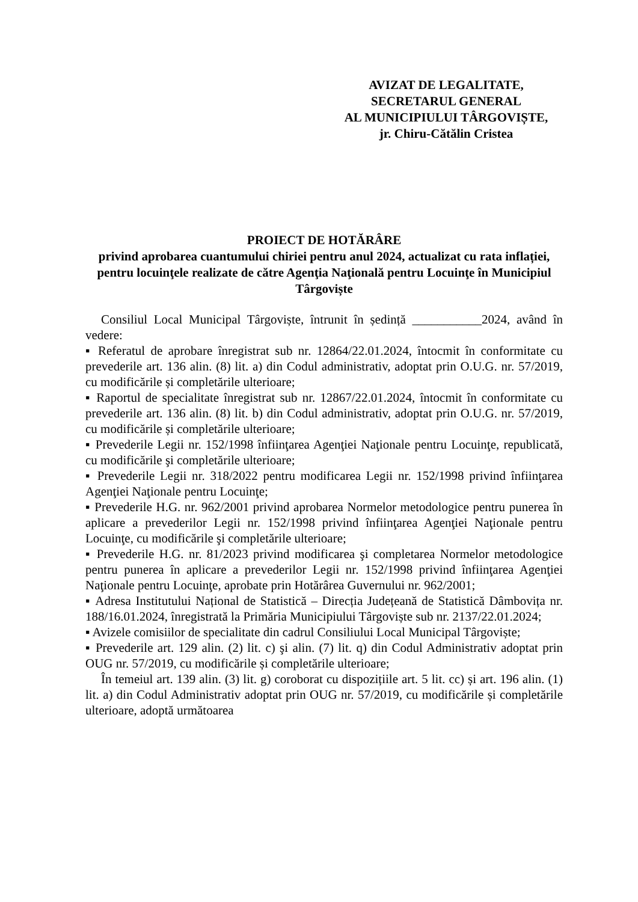AVIZAT DE LEGALITATE,
SECRETARUL GENERAL
AL MUNICIPIULUI TÂRGOVIȘTE,
jr. Chiru-Cătălin Cristea
PROIECT DE HOTĂRÂRE
privind aprobarea cuantumului chiriei pentru anul 2024, actualizat cu rata inflației, pentru locuinţele realizate de către Agenţia Naţională pentru Locuinţe în Municipiul Târgoviște
Consiliul Local Municipal Târgoviște, întrunit în ședință ___________2024, având în vedere:
▪ Referatul de aprobare înregistrat sub nr. 12864/22.01.2024, întocmit în conformitate cu prevederile art. 136 alin. (8) lit. a) din Codul administrativ, adoptat prin O.U.G. nr. 57/2019, cu modificările și completările ulterioare;
▪ Raportul de specialitate înregistrat sub nr. 12867/22.01.2024, întocmit în conformitate cu prevederile art. 136 alin. (8) lit. b) din Codul administrativ, adoptat prin O.U.G. nr. 57/2019, cu modificările și completările ulterioare;
▪ Prevederile Legii nr. 152/1998 înfiinţarea Agenţiei Naţionale pentru Locuinţe, republicată, cu modificările şi completările ulterioare;
▪ Prevederile Legii nr. 318/2022 pentru modificarea Legii nr. 152/1998 privind înfiinţarea Agenţiei Naţionale pentru Locuinţe;
▪ Prevederile H.G. nr. 962/2001 privind aprobarea Normelor metodologice pentru punerea în aplicare a prevederilor Legii nr. 152/1998 privind înfiinţarea Agenţiei Naţionale pentru Locuinţe, cu modificările şi completările ulterioare;
▪ Prevederile H.G. nr. 81/2023 privind modificarea şi completarea Normelor metodologice pentru punerea în aplicare a prevederilor Legii nr. 152/1998 privind înfiinţarea Agenţiei Naţionale pentru Locuinţe, aprobate prin Hotărârea Guvernului nr. 962/2001;
▪ Adresa Institutului Național de Statistică – Direcția Județeană de Statistică Dâmbovița nr. 188/16.01.2024, înregistrată la Primăria Municipiului Târgoviște sub nr. 2137/22.01.2024;
▪ Avizele comisiilor de specialitate din cadrul Consiliului Local Municipal Târgoviște;
▪ Prevederile art. 129 alin. (2) lit. c) şi alin. (7) lit. q) din Codul Administrativ adoptat prin OUG nr. 57/2019, cu modificările și completările ulterioare;
În temeiul art. 139 alin. (3) lit. g) coroborat cu dispozițiile art. 5 lit. cc) și art. 196 alin. (1) lit. a) din Codul Administrativ adoptat prin OUG nr. 57/2019, cu modificările și completările ulterioare, adoptă următoarea